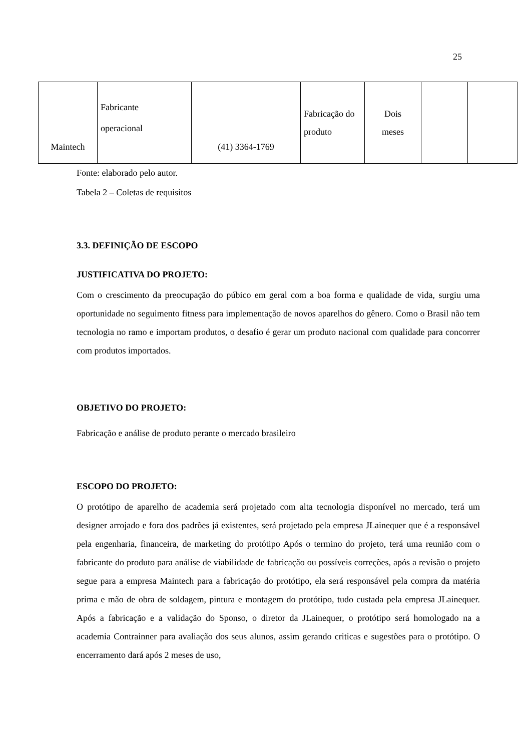25
| Maintech | Fabricante operacional | (41) 3364-1769 | Fabricação do produto | Dois meses | | |
Fonte: elaborado pelo autor.
Tabela 2 – Coletas de requisitos
3.3. DEFINIÇÃO DE ESCOPO
JUSTIFICATIVA DO PROJETO:
Com o crescimento da preocupação do púbico em geral com a boa forma e qualidade de vida, surgiu uma oportunidade no seguimento fitness para implementação de novos aparelhos do gênero. Como o Brasil não tem tecnologia no ramo e importam produtos, o desafio é gerar um produto nacional com qualidade para concorrer com produtos importados.
OBJETIVO DO PROJETO:
Fabricação e análise de produto perante o mercado brasileiro
ESCOPO DO PROJETO:
O protótipo de aparelho de academia será projetado com alta tecnologia disponível no mercado, terá um designer arrojado e fora dos padrões já existentes, será projetado pela empresa JLainequer que é a responsável pela engenharia, financeira, de marketing do protótipo Após o termino do projeto, terá uma reunião com o fabricante do produto para análise de viabilidade de fabricação ou possíveis correções, após a revisão o projeto segue para a empresa Maintech para a fabricação do protótipo, ela será responsável pela compra da matéria prima e mão de obra de soldagem, pintura e montagem do protótipo, tudo custada pela empresa JLainequer. Após a fabricação e a validação do Sponso, o diretor da JLainequer, o protótipo será homologado na a academia Contrainner para avaliação dos seus alunos, assim gerando criticas e sugestões para o protótipo. O encerramento dará após 2 meses de uso,